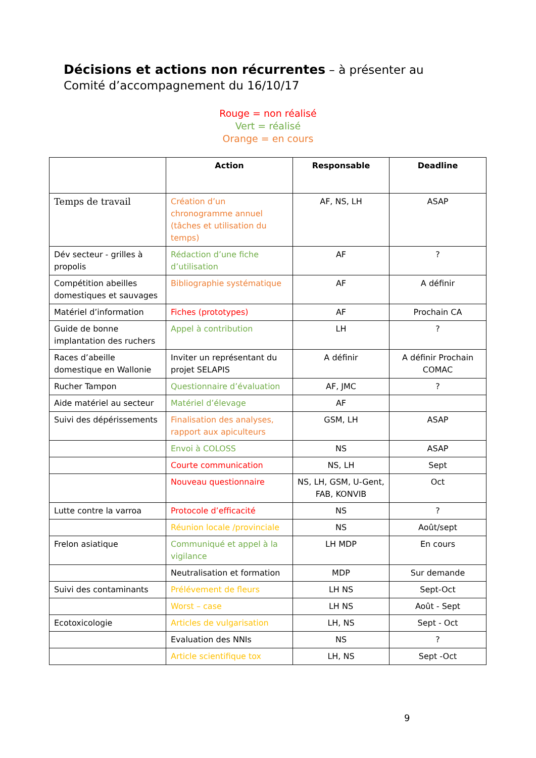Décisions et actions non récurrentes – à présenter au Comité d’accompagnement du 16/10/17
Rouge = non réalisé
Vert = réalisé
Orange = en cours
| | Action | Responsable | Deadline |
| --- | --- | --- | --- |
| Temps de travail | Création d’un chronogramme annuel (tâches et utilisation du temps) | AF, NS, LH | ASAP |
| Dév secteur - grilles à propolis | Rédaction d’une fiche d’utilisation | AF | ? |
| Compétition abeilles domestiques et sauvages | Bibliographie systématique | AF | A définir |
| Matériel d’information | Fiches (prototypes) | AF | Prochain CA |
| Guide de bonne implantation des ruchers | Appel à contribution | LH | ? |
| Races d’abeille domestique en Wallonie | Inviter un représentant du projet SELAPIS | A définir | A définir Prochain COMAC |
| Rucher Tampon | Questionnaire d’évaluation | AF, JMC | ? |
| Aide matériel au secteur | Matériel d’élevage | AF | |
| Suivi des dépérissements | Finalisation des analyses, rapport aux apiculteurs | GSM, LH | ASAP |
| | Envoi à COLOSS | NS | ASAP |
| | Courte communication | NS, LH | Sept |
| | Nouveau questionnaire | NS, LH, GSM, U-Gent, FAB, KONVIB | Oct |
| Lutte contre la varroa | Protocole d’efficacité | NS | ? |
| | Réunion locale /provinciale | NS | Août/sept |
| Frelon asiatique | Communiqué et appel à la vigilance | LH MDP | En cours |
| | Neutralisation et formation | MDP | Sur demande |
| Suivi des contaminants | Prélévement de fleurs | LH NS | Sept-Oct |
| | Worst – case | LH NS | Août - Sept |
| Ecotoxicologie | Articles de vulgarisation | LH, NS | Sept - Oct |
| | Evaluation des NNIs | NS | ? |
| | Article scientifique tox | LH, NS | Sept -Oct |
9